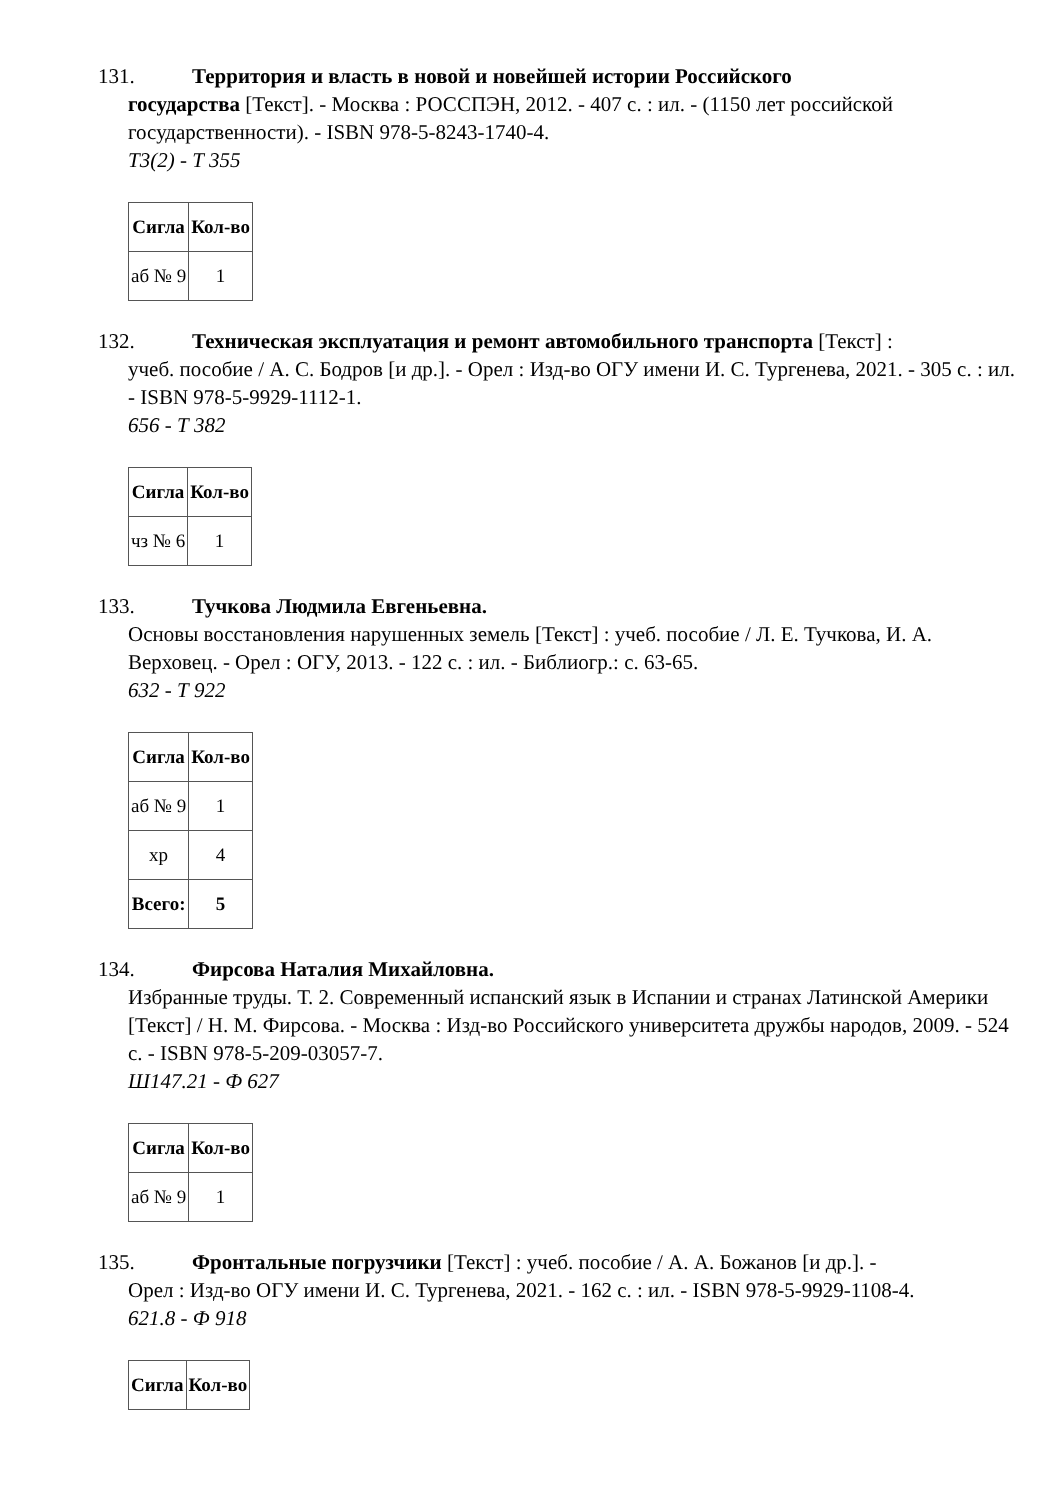131. Территория и власть в новой и новейшей истории Российского
государства [Текст]. - Москва : РОССПЭН, 2012. - 407 с. : ил. - (1150 лет российской государственности). - ISBN 978-5-8243-1740-4.
Т3(2) - Т 355
| Сигла | Кол-во |
| --- | --- |
| аб № 9 | 1 |
132. Техническая эксплуатация и ремонт автомобильного транспорта [Текст] :
учеб. пособие / А. С. Бодров [и др.]. - Орел : Изд-во ОГУ имени И. С. Тургенева, 2021. - 305 с. : ил. - ISBN 978-5-9929-1112-1.
656 - Т 382
| Сигла | Кол-во |
| --- | --- |
| чз № 6 | 1 |
133. Тучкова Людмила Евгеньевна.
Основы восстановления нарушенных земель [Текст] : учеб. пособие / Л. Е. Тучкова, И. А. Верховец. - Орел : ОГУ, 2013. - 122 с. : ил. - Библиогр.: с. 63-65.
632 - Т 922
| Сигла | Кол-во |
| --- | --- |
| аб № 9 | 1 |
| хр | 4 |
| Всего: | 5 |
134. Фирсова Наталия Михайловна.
Избранные труды. Т. 2. Современный испанский язык в Испании и странах Латинской Америки [Текст] / Н. М. Фирсова. - Москва : Изд-во Российского университета дружбы народов, 2009. - 524 с. - ISBN 978-5-209-03057-7.
Ш147.21 - Ф 627
| Сигла | Кол-во |
| --- | --- |
| аб № 9 | 1 |
135. Фронтальные погрузчики [Текст] : учеб. пособие / А. А. Божанов [и др.]. -
Орел : Изд-во ОГУ имени И. С. Тургенева, 2021. - 162 с. : ил. - ISBN 978-5-9929-1108-4.
621.8 - Ф 918
| Сигла | Кол-во |
| --- | --- |